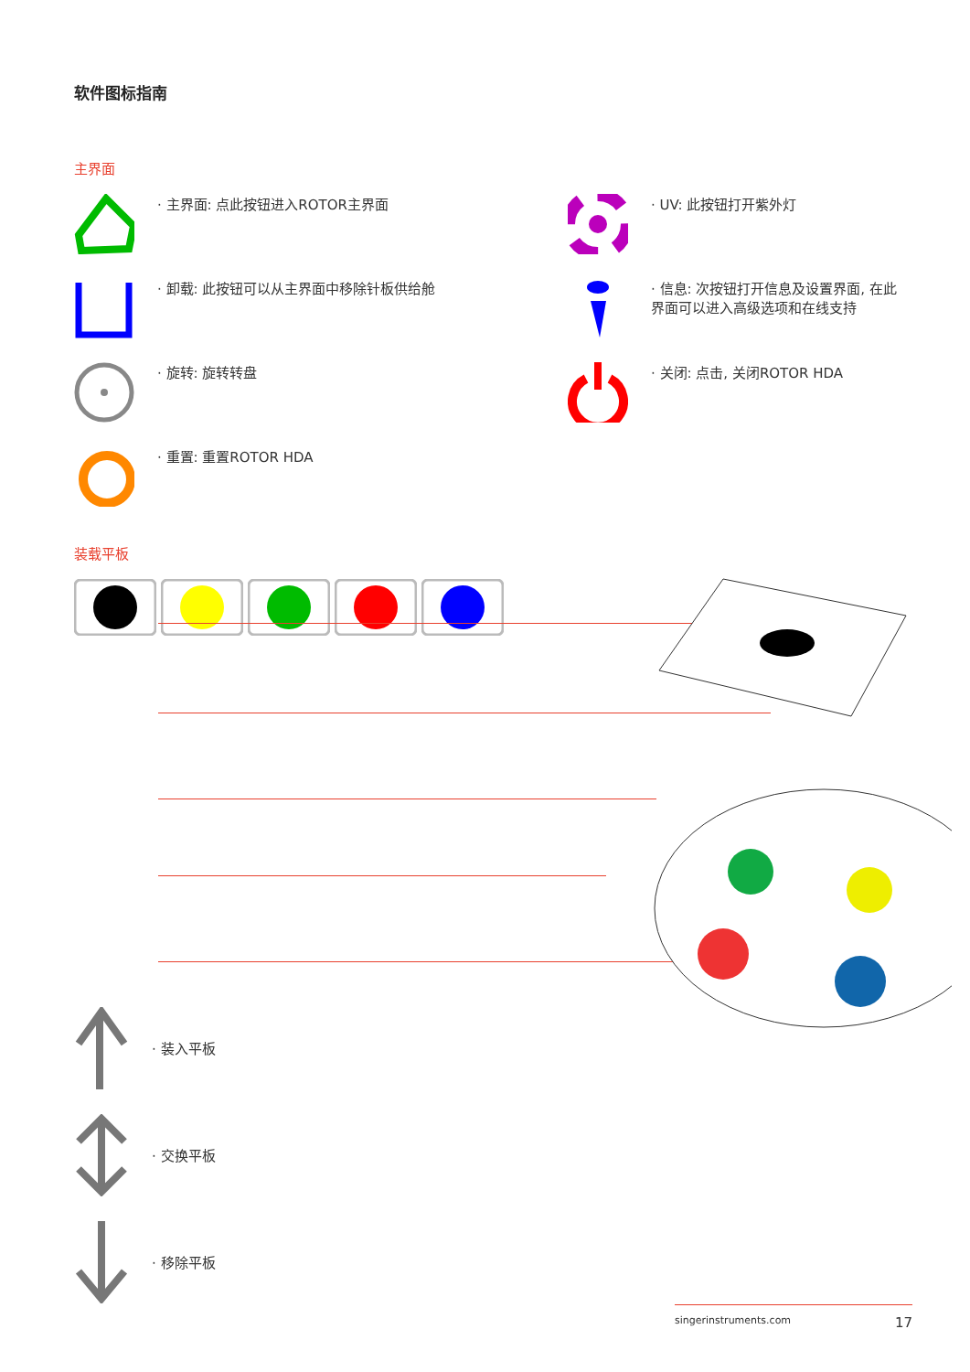软件图标指南
主界面
· 主界面: 点此按钮进入ROTOR主界面
· UV: 此按钮打开紫外灯
· 卸载: 此按钮可以从主界面中移除针板供给舱
· 信息: 次按钮打开信息及设置界面, 在此
界面可以进入高级选项和在线支持
· 旋转: 旋转转盘
· 关闭: 点击, 关闭ROTOR HDA
· 重置: 重置ROTOR HDA
装载平板
· 装入平板
· 交换平板
· 移除平板
singerinstruments.com 17